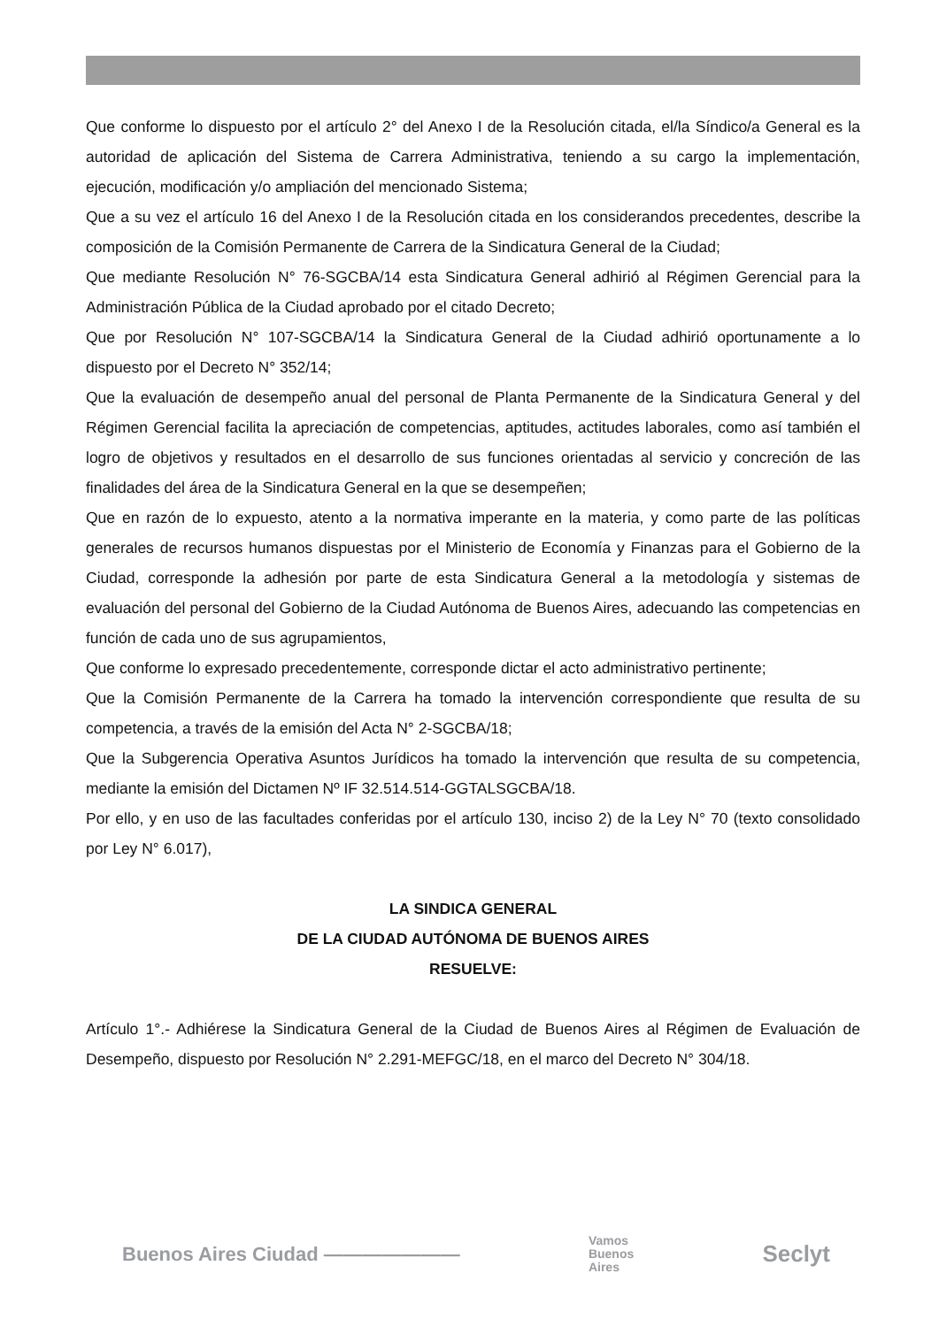Que conforme lo dispuesto por el artículo 2° del Anexo I de la Resolución citada, el/la Síndico/a General es la autoridad de aplicación del Sistema de Carrera Administrativa, teniendo a su cargo la implementación, ejecución, modificación y/o ampliación del mencionado Sistema;
Que a su vez el artículo 16 del Anexo I de la Resolución citada en los considerandos precedentes, describe la composición de la Comisión Permanente de Carrera de la Sindicatura General de la Ciudad;
Que mediante Resolución N° 76-SGCBA/14 esta Sindicatura General adhirió al Régimen Gerencial para la Administración Pública de la Ciudad aprobado por el citado Decreto;
Que por Resolución N° 107-SGCBA/14 la Sindicatura General de la Ciudad adhirió oportunamente a lo dispuesto por el Decreto N° 352/14;
Que la evaluación de desempeño anual del personal de Planta Permanente de la Sindicatura General y del Régimen Gerencial facilita la apreciación de competencias, aptitudes, actitudes laborales, como así también el logro de objetivos y resultados en el desarrollo de sus funciones orientadas al servicio y concreción de las finalidades del área de la Sindicatura General en la que se desempeñen;
Que en razón de lo expuesto, atento a la normativa imperante en la materia, y como parte de las políticas generales de recursos humanos dispuestas por el Ministerio de Economía y Finanzas para el Gobierno de la Ciudad, corresponde la adhesión por parte de esta Sindicatura General a la metodología y sistemas de evaluación del personal del Gobierno de la Ciudad Autónoma de Buenos Aires, adecuando las competencias en función de cada uno de sus agrupamientos,
Que conforme lo expresado precedentemente, corresponde dictar el acto administrativo pertinente;
Que la Comisión Permanente de la Carrera ha tomado la intervención correspondiente que resulta de su competencia, a través de la emisión del Acta N° 2-SGCBA/18;
Que la Subgerencia Operativa Asuntos Jurídicos ha tomado la intervención que resulta de su competencia, mediante la emisión del Dictamen Nº IF 32.514.514-GGTALSGCBA/18.
Por ello, y en uso de las facultades conferidas por el artículo 130, inciso 2) de la Ley N° 70 (texto consolidado por Ley N° 6.017),
LA SINDICA GENERAL
DE LA CIUDAD AUTÓNOMA DE BUENOS AIRES
RESUELVE:
Artículo 1°.- Adhiérese la Sindicatura General de la Ciudad de Buenos Aires al Régimen de Evaluación de Desempeño, dispuesto por Resolución N° 2.291-MEFGC/18, en el marco del Decreto N° 304/18.
Buenos Aires Ciudad ——————— Vamos
Buenos
Aires Seclyt